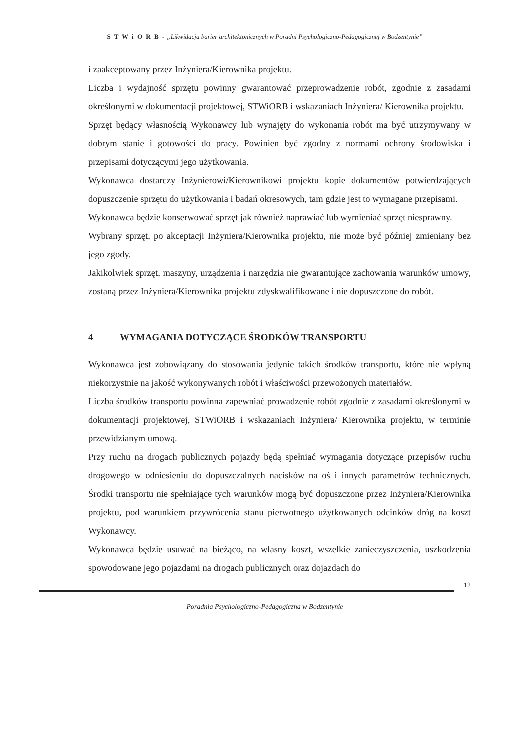S T W i O R B - „Likwidacja barier architektonicznych w Poradni Psychologiczno-Pedagogicznej w Bodzentynie”
i zaakceptowany przez Inżyniera/Kierownika projektu.
Liczba i wydajność sprzętu powinny gwarantować przeprowadzenie robót, zgodnie z zasadami określonymi w dokumentacji projektowej, STWiORB i wskazaniach Inżyniera/ Kierownika projektu.
Sprzęt będący własnością Wykonawcy lub wynajęty do wykonania robót ma być utrzymywany w dobrym stanie i gotowości do pracy. Powinien być zgodny z normami ochrony środowiska i przepisami dotyczącymi jego użytkowania.
Wykonawca dostarczy Inżynierowi/Kierownikowi projektu kopie dokumentów potwierdzających dopuszczenie sprzętu do użytkowania i badań okresowych, tam gdzie jest to wymagane przepisami.
Wykonawca będzie konserwować sprzęt jak również naprawiać lub wymieniać sprzęt niesprawny.
Wybrany sprzęt, po akceptacji Inżyniera/Kierownika projektu, nie może być później zmieniany bez jego zgody.
Jakikolwiek sprzęt, maszyny, urządzenia i narzędzia nie gwarantujące zachowania warunków umowy, zostaną przez Inżyniera/Kierownika projektu zdyskwalifikowane i nie dopuszczone do robót.
4 WYMAGANIA DOTYCZĄCE ŚRODKÓW TRANSPORTU
Wykonawca jest zobowiązany do stosowania jedynie takich środków transportu, które nie wpłyną niekorzystnie na jakość wykonywanych robót i właściwości przewożonych materiałów.
Liczba środków transportu powinna zapewniać prowadzenie robót zgodnie z zasadami określonymi w dokumentacji projektowej, STWiORB i wskazaniach Inżyniera/ Kierownika projektu, w terminie przewidzianym umową.
Przy ruchu na drogach publicznych pojazdy będą spełniać wymagania dotyczące przepisów ruchu drogowego w odniesieniu do dopuszczalnych nacisków na oś i innych parametrów technicznych. Środki transportu nie spełniające tych warunków mogą być dopuszczone przez Inżyniera/Kierownika projektu, pod warunkiem przywrócenia stanu pierwotnego użytkowanych odcinków dróg na koszt Wykonawcy.
Wykonawca będzie usuwać na bieżąco, na własny koszt, wszelkie zanieczyszczenia, uszkodzenia spowodowane jego pojazdami na drogach publicznych oraz dojazdach do
12
Poradnia Psychologiczno-Pedagogiczna w Bodzentynie